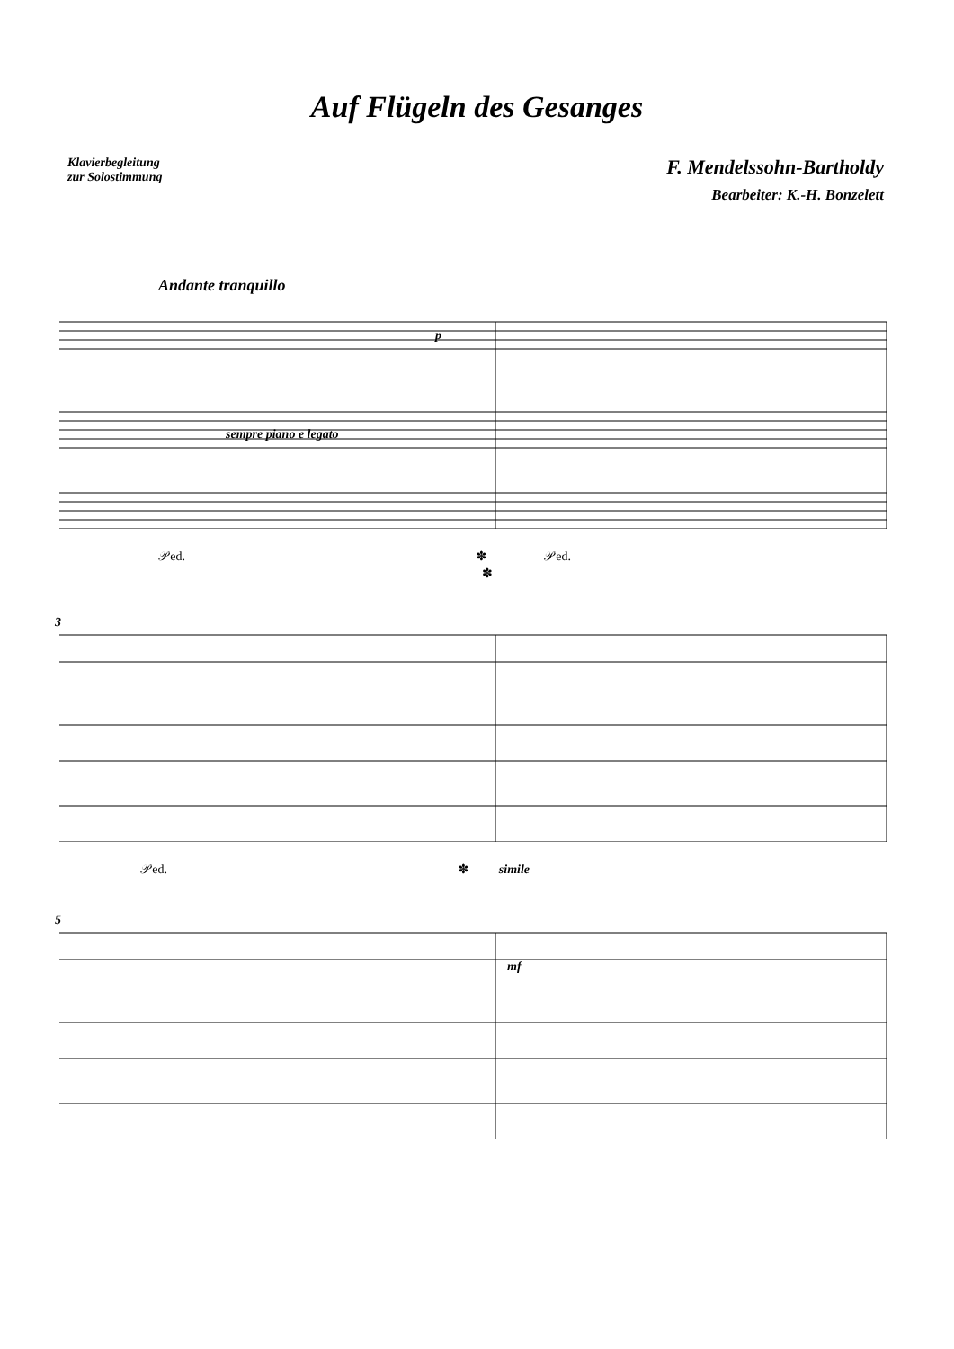Auf Flügeln des Gesanges
Klavierbegleitung
zur Solostimmung
F. Mendelssohn-Bartholdy
Bearbeiter: K.-H. Bonzelett
Andante tranquillo
sempre piano e legato
p
𝒫ed. ✽ 𝒫ed. ✽
3
𝒫ed. ✽ simile
5
mf